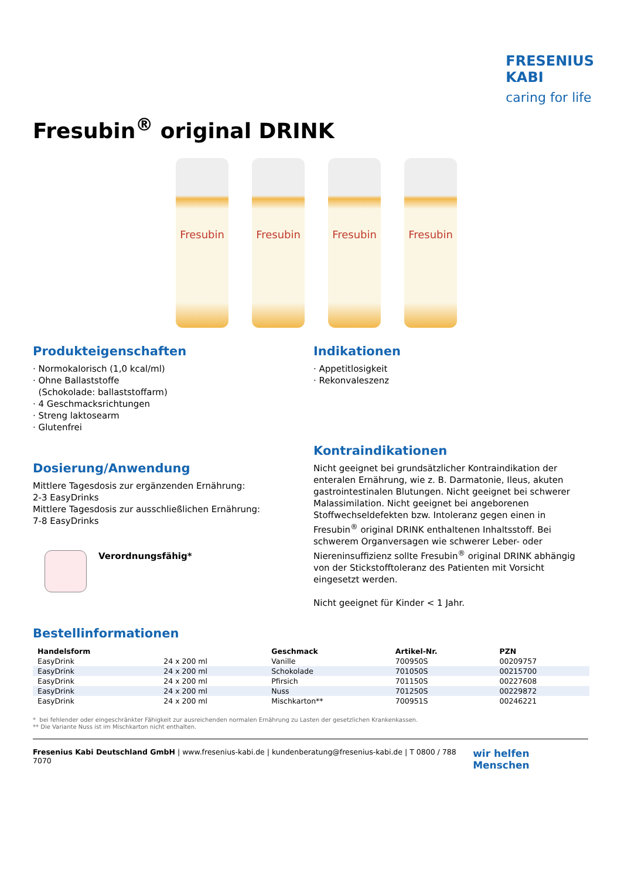FRESENIUS
KABI
caring for life
Fresubin<sup>®</sup> original DRINK
Fresubin Fresubin Fresubin Fresubin
Produkteigenschaften
· Normokalorisch (1,0 kcal/ml)
· Ohne Ballaststoffe
(Schokolade: ballaststoffarm)
· 4 Geschmacksrichtungen
· Streng laktosearm
· Glutenfrei
Dosierung/Anwendung
Mittlere Tagesdosis zur ergänzenden Ernährung:
2-3 EasyDrinks
Mittlere Tagesdosis zur ausschließlichen Ernährung:
7-8 EasyDrinks
Verordnungsfähig*
Indikationen
· Appetitlosigkeit
· Rekonvaleszenz
Kontraindikationen
Nicht geeignet bei grundsätzlicher Kontraindikation der enteralen Ernährung, wie z. B. Darmatonie, Ileus, akuten gastrointestina­len Blutungen. Nicht geeignet bei schwerer Malassimilation. Nicht geeignet bei angeborenen Stoffwechseldefekten bzw. Into­leranz gegen einen in Fresubin<sup>®</sup> original DRINK enthaltenen Inhaltsstoff. Bei schwerem Organversagen wie schwerer Leber- oder Niereninsuffizienz sollte Fresubin<sup>®</sup> original DRINK abhängig von der Stickstofftoleranz des Patienten mit Vorsicht eingesetzt werden.
Nicht geeignet für Kinder < 1 Jahr.
Bestellinformationen
| Handelsform | | Geschmack | Artikel-Nr. | PZN |
| --- | --- | --- | --- | --- |
| EasyDrink | 24 x 200 ml | Vanille | 700950S | 00209757 |
| EasyDrink | 24 x 200 ml | Schokolade | 701050S | 00215700 |
| EasyDrink | 24 x 200 ml | Pfirsich | 701150S | 00227608 |
| EasyDrink | 24 x 200 ml | Nuss | 701250S | 00229872 |
| EasyDrink | 24 x 200 ml | Mischkarton** | 700951S | 00246221 |
* bei fehlender oder eingeschränkter Fähigkeit zur ausreichenden normalen Ernährung zu Lasten der gesetzlichen Krankenkassen.
** Die Variante Nuss ist im Mischkarton nicht enthalten.
Fresenius Kabi Deutschland GmbH | www.fresenius-kabi.de | kundenberatung@fresenius-kabi.de | T 0800 / 788 7070 wir helfen Menschen